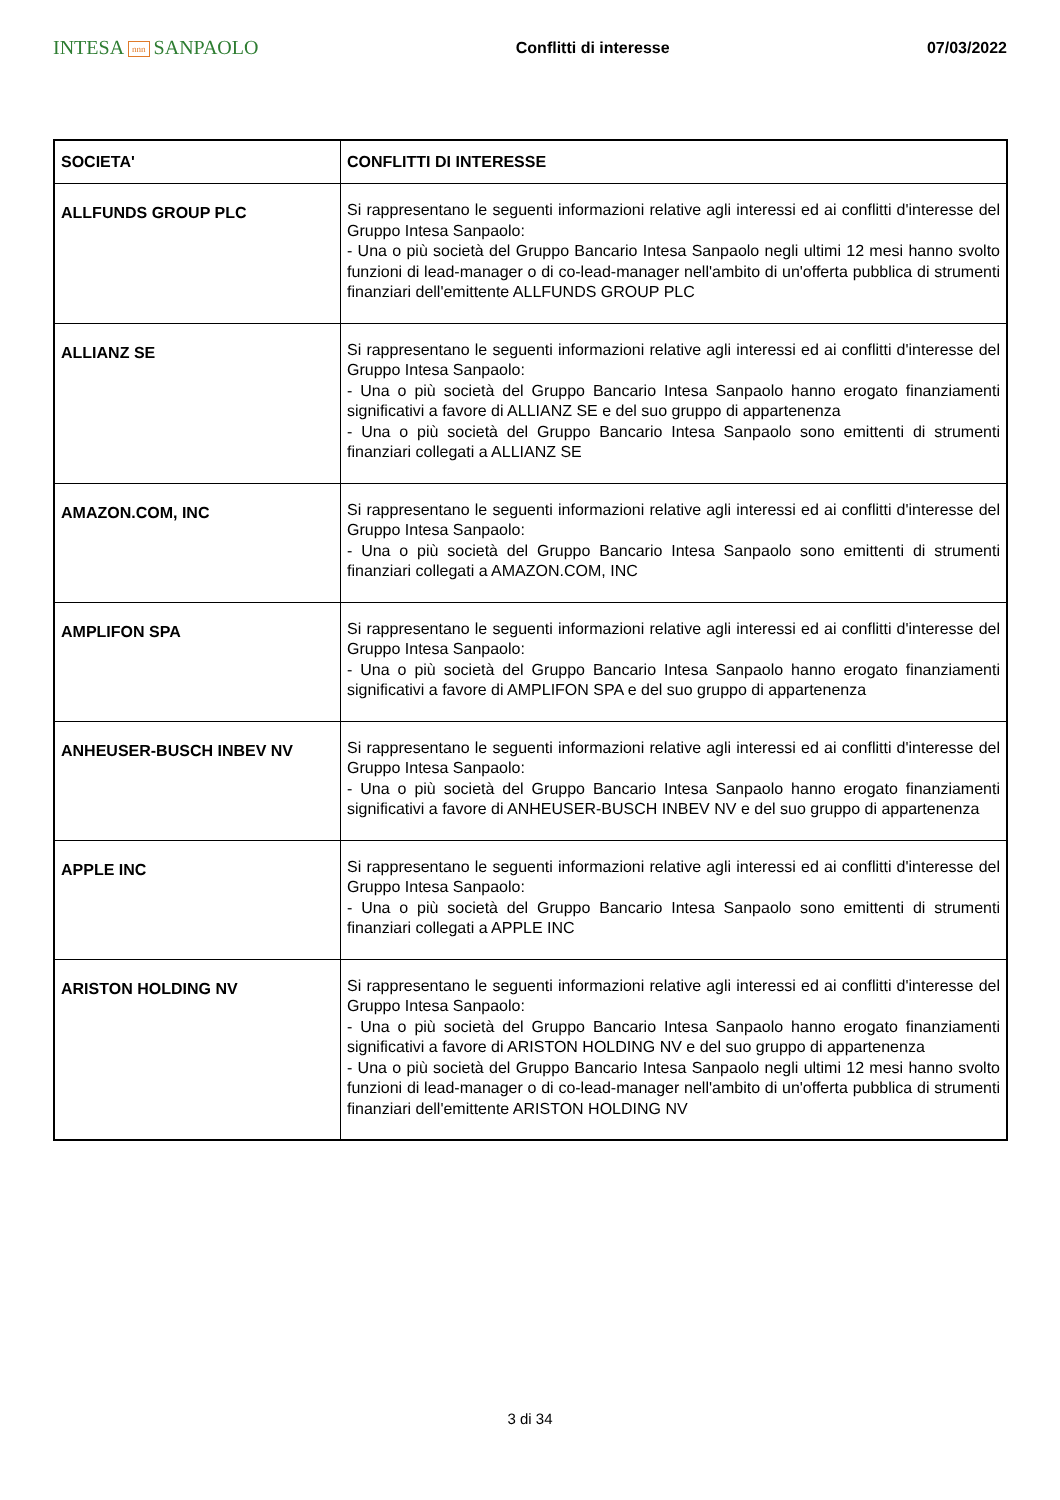INTESA nnn SANPAOLO
Conflitti di interesse 07/03/2022
| SOCIETA' | CONFLITTI DI INTERESSE |
| --- | --- |
| ALLFUNDS GROUP PLC | Si rappresentano le seguenti informazioni relative agli interessi ed ai conflitti d'interesse del Gruppo Intesa Sanpaolo: - Una o più società del Gruppo Bancario Intesa Sanpaolo negli ultimi 12 mesi hanno svolto funzioni di lead-manager o di co-lead-manager nell'ambito di un'offerta pubblica di strumenti finanziari dell'emittente ALLFUNDS GROUP PLC |
| ALLIANZ SE | Si rappresentano le seguenti informazioni relative agli interessi ed ai conflitti d'interesse del Gruppo Intesa Sanpaolo: - Una o più società del Gruppo Bancario Intesa Sanpaolo hanno erogato finanziamenti significativi a favore di ALLIANZ SE e del suo gruppo di appartenenza - Una o più società del Gruppo Bancario Intesa Sanpaolo sono emittenti di strumenti finanziari collegati a ALLIANZ SE |
| AMAZON.COM, INC | Si rappresentano le seguenti informazioni relative agli interessi ed ai conflitti d'interesse del Gruppo Intesa Sanpaolo: - Una o più società del Gruppo Bancario Intesa Sanpaolo sono emittenti di strumenti finanziari collegati a AMAZON.COM, INC |
| AMPLIFON SPA | Si rappresentano le seguenti informazioni relative agli interessi ed ai conflitti d'interesse del Gruppo Intesa Sanpaolo: - Una o più società del Gruppo Bancario Intesa Sanpaolo hanno erogato finanziamenti significativi a favore di AMPLIFON SPA e del suo gruppo di appartenenza |
| ANHEUSER-BUSCH INBEV NV | Si rappresentano le seguenti informazioni relative agli interessi ed ai conflitti d'interesse del Gruppo Intesa Sanpaolo: - Una o più società del Gruppo Bancario Intesa Sanpaolo hanno erogato finanziamenti significativi a favore di ANHEUSER-BUSCH INBEV NV e del suo gruppo di appartenenza |
| APPLE INC | Si rappresentano le seguenti informazioni relative agli interessi ed ai conflitti d'interesse del Gruppo Intesa Sanpaolo: - Una o più società del Gruppo Bancario Intesa Sanpaolo sono emittenti di strumenti finanziari collegati a APPLE INC |
| ARISTON HOLDING NV | Si rappresentano le seguenti informazioni relative agli interessi ed ai conflitti d'interesse del Gruppo Intesa Sanpaolo: - Una o più società del Gruppo Bancario Intesa Sanpaolo hanno erogato finanziamenti significativi a favore di ARISTON HOLDING NV e del suo gruppo di appartenenza - Una o più società del Gruppo Bancario Intesa Sanpaolo negli ultimi 12 mesi hanno svolto funzioni di lead-manager o di co-lead-manager nell'ambito di un'offerta pubblica di strumenti finanziari dell'emittente ARISTON HOLDING NV |
3 di 34